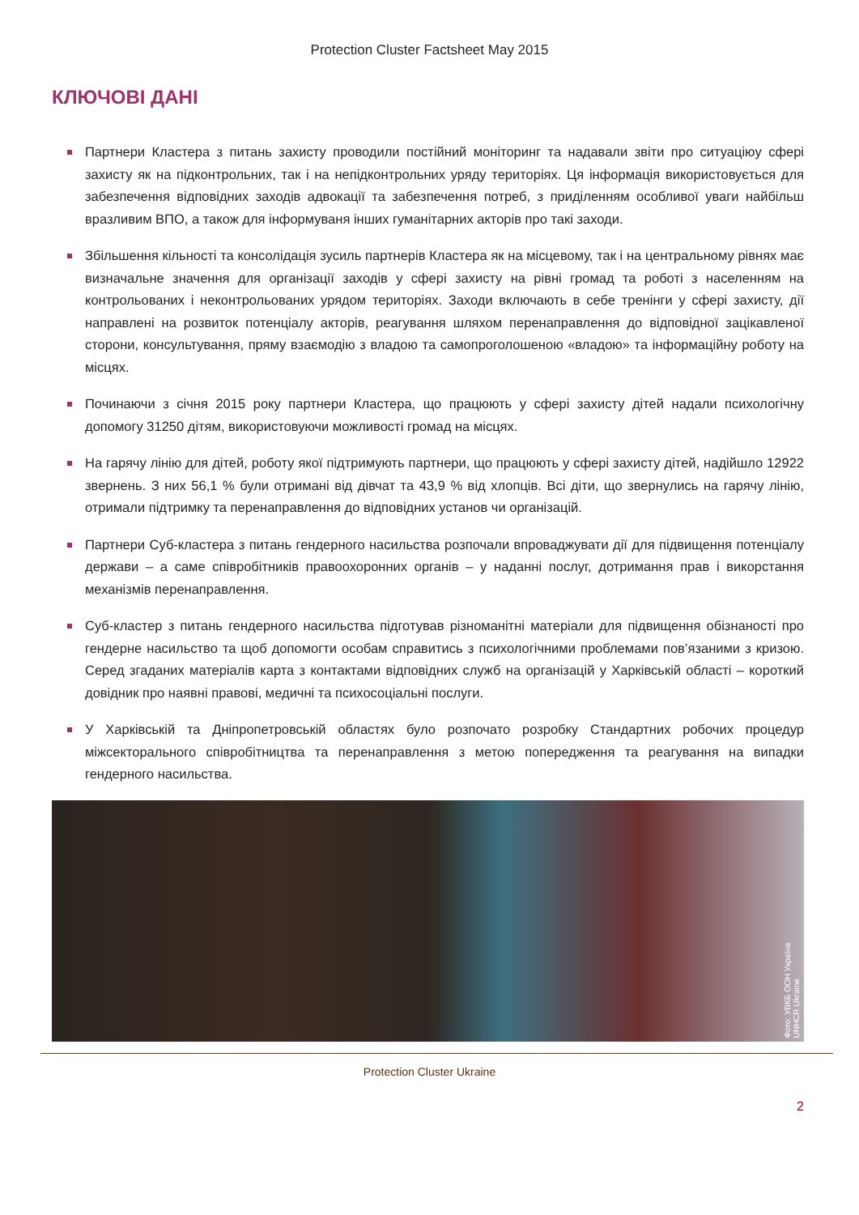Protection Cluster Factsheet May 2015
КЛЮЧОВІ ДАНІ
Партнери Кластера з питань захисту проводили постійний моніторинг та надавали звіти про ситуаціюу сфері захисту як на підконтрольних, так і на непідконтрольних уряду територіях. Ця інформація використовується для забезпечення відповідних заходів адвокації та забезпечення потреб, з приділенням особливої уваги найбільш вразливим ВПО, а також для інформуваня інших гуманітарних акторів про такі заходи.
Збільшення кільності та консолідація зусиль партнерів Кластера як на місцевому, так і на центральному рівнях має визначальне значення для організації заходів у сфері захисту на рівні громад та роботі з населенням на контрольованих і неконтрольованих урядом територіях. Заходи включають в себе тренінги у сфері захисту, дії направлені на розвиток потенціалу акторів, реагування шляхом перенаправлення до відповідної зацікавленої сторони, консультування, пряму взаємодію з владою та самопроголошеною «владою» та інформаційну роботу на місцях.
Починаючи з січня 2015 року партнери Кластера, що працюють у сфері захисту дітей надали психологічну допомогу 31250 дітям, використовуючи можливості громад на місцях.
На гарячу лінію для дітей, роботу якої підтримують партнери, що працюють у сфері захисту дітей, надійшло 12922 звернень. З них 56,1 % були отримані від дівчат та 43,9 % від хлопців. Всі діти, що звернулись на гарячу лінію, отримали підтримку та перенаправлення до відповідних установ чи організацій.
Партнери Суб-кластера з питань гендерного насильства розпочали впроваджувати дії для підвищення потенціалу держави – а саме співробітників правоохоронних органів – у наданні послуг, дотримання прав і викорстання механізмів перенаправлення.
Суб-кластер з питань гендерного насильства підготував різноманітні матеріали для підвищення обізнаності про гендерне насильство та щоб допомогти особам справитись з психологічними проблемами пов’язаними з кризою. Серед згаданих матеріалів карта з контактами відповідних служб на організацій у Харківській області – короткий довідник про наявні правові, медичні та психосоціальні послуги.
У Харківській та Дніпропетровській областях було розпочато розробку Стандартних робочих процедур міжсекторального співробітництва та перенаправлення з метою попередження та реагування на випадки гендерного насильства.
Фото: УВКБ ООН Україна
UNHCR Ukraine
Protection Cluster Ukraine
2